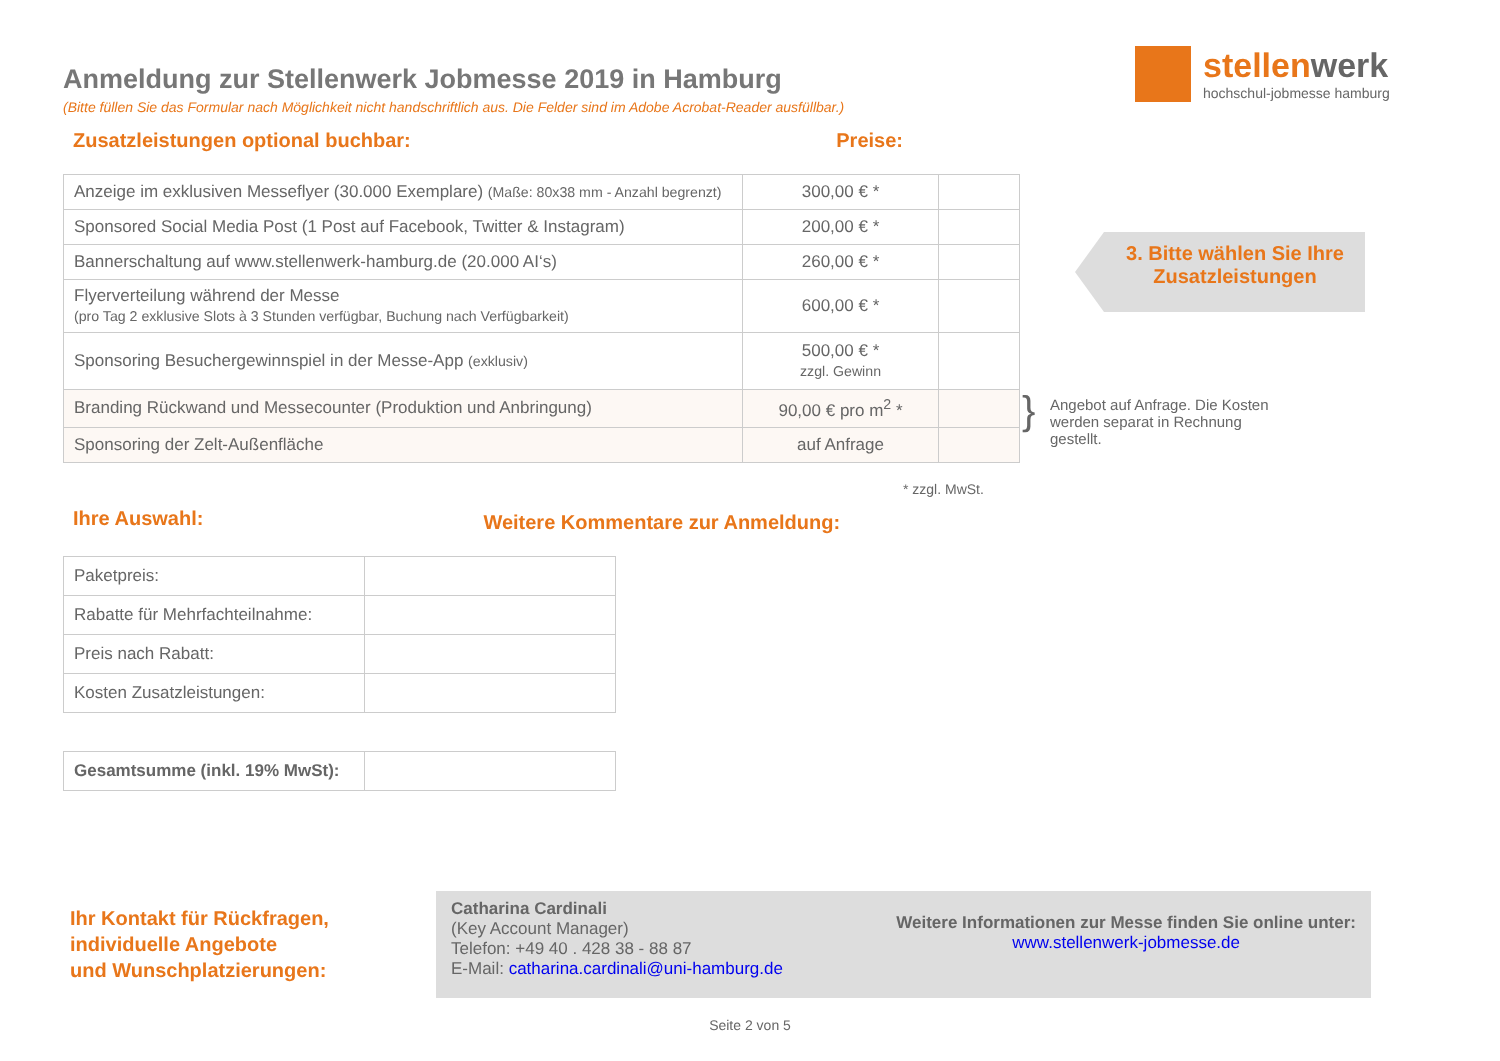stellenwerk
hochschul-jobmesse hamburg
Anmeldung zur Stellenwerk Jobmesse 2019 in Hamburg
(Bitte füllen Sie das Formular nach Möglichkeit nicht handschriftlich aus. Die Felder sind im Adobe Acrobat-Reader ausfüllbar.)
Zusatzleistungen optional buchbar: Preise:
| Anzeige im exklusiven Messeflyer (30.000 Exemplare) (Maße: 80x38 mm - Anzahl begrenzt) | 300,00 € * | |
| Sponsored Social Media Post (1 Post auf Facebook, Twitter & Instagram) | 200,00 € * | |
| Bannerschaltung auf www.stellenwerk-hamburg.de (20.000 AI‘s) | 260,00 € * | |
| Flyerverteilung während der Messe (pro Tag 2 exklusive Slots à 3 Stunden verfügbar, Buchung nach Verfügbarkeit) | 600,00 € * | |
| Sponsoring Besuchergewinnspiel in der Messe-App (exklusiv) | 500,00 € * zzgl. Gewinn | |
| Branding Rückwand und Messecounter (Produktion und Anbringung) | 90,00 € pro m<sup>2</sup> * | |
| Sponsoring der Zelt-Außenfläche | auf Anfrage | |
* zzgl. MwSt.
Ihre Auswahl: Weitere Kommentare zur Anmeldung:
| Paketpreis: | |
| Rabatte für Mehrfachteilnahme: | |
| Preis nach Rabatt: | |
| Kosten Zusatzleistungen: | |
| Gesamtsumme (inkl. 19% MwSt): | |
3. Bitte wählen Sie Ihre Zusatzleistungen
} Angebot auf Anfrage. Die Kosten werden separat in Rechnung gestellt.
Ihr Kontakt für Rückfragen,
individuelle Angebote
und Wunschplatzierungen:
Catharina Cardinali
(Key Account Manager)
Telefon: +49 40 . 428 38 - 88 87
E-Mail: catharina.cardinali@uni-hamburg.de
Weitere Informationen zur Messe finden Sie online unter:
www.stellenwerk-jobmesse.de
Seite 2 von 5